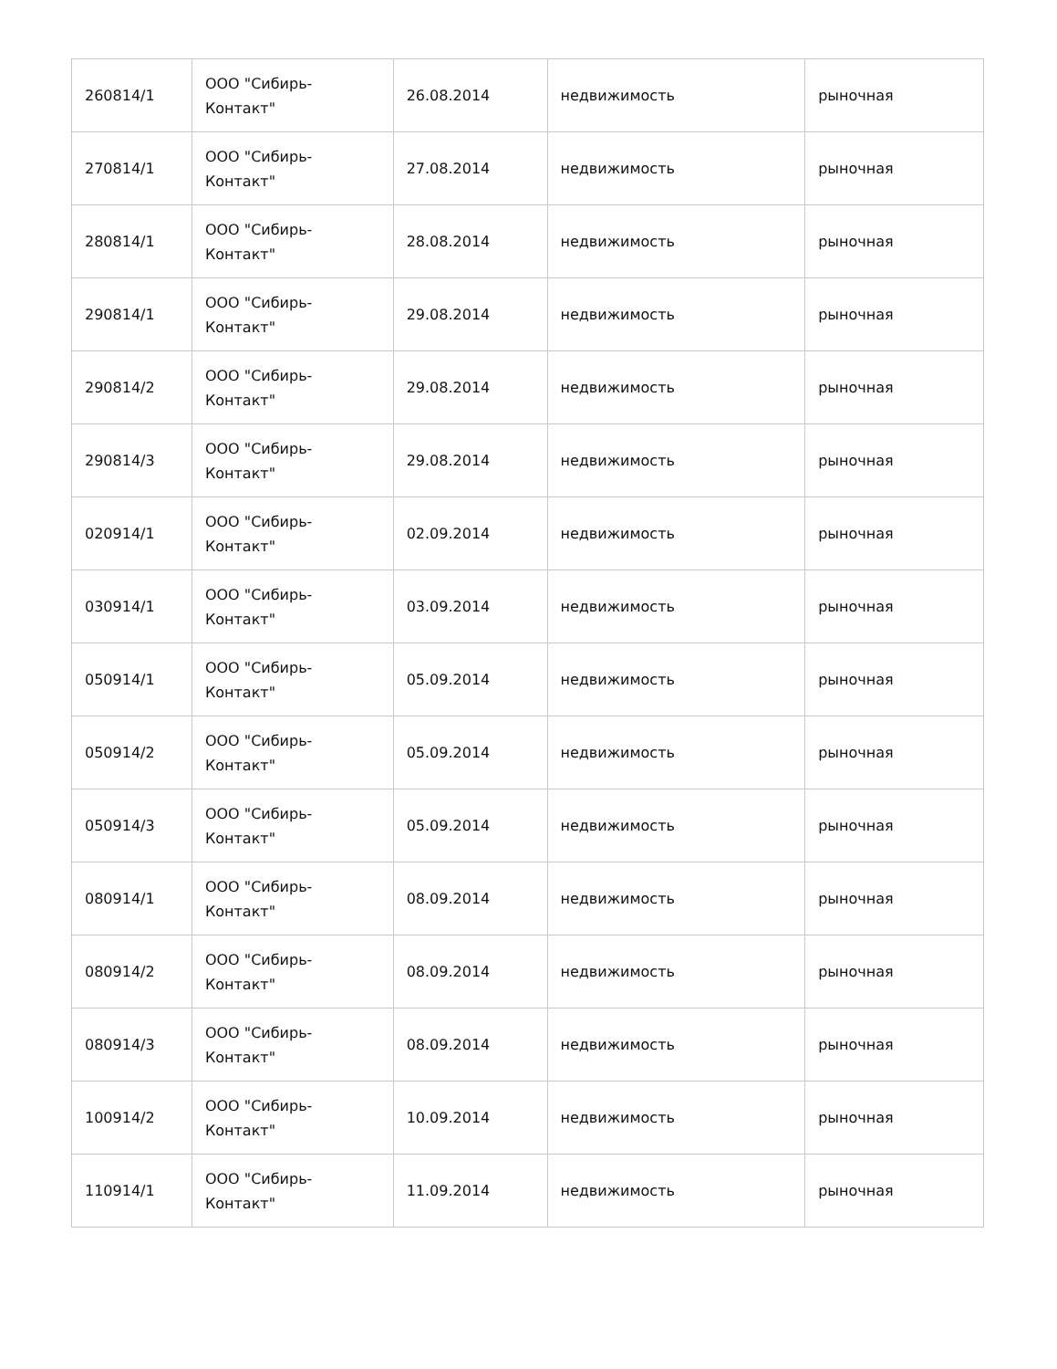| 260814/1 | ООО "Сибирь- Контакт" | 26.08.2014 | недвижимость | рыночная |
| 270814/1 | ООО "Сибирь- Контакт" | 27.08.2014 | недвижимость | рыночная |
| 280814/1 | ООО "Сибирь- Контакт" | 28.08.2014 | недвижимость | рыночная |
| 290814/1 | ООО "Сибирь- Контакт" | 29.08.2014 | недвижимость | рыночная |
| 290814/2 | ООО "Сибирь- Контакт" | 29.08.2014 | недвижимость | рыночная |
| 290814/3 | ООО "Сибирь- Контакт" | 29.08.2014 | недвижимость | рыночная |
| 020914/1 | ООО "Сибирь- Контакт" | 02.09.2014 | недвижимость | рыночная |
| 030914/1 | ООО "Сибирь- Контакт" | 03.09.2014 | недвижимость | рыночная |
| 050914/1 | ООО "Сибирь- Контакт" | 05.09.2014 | недвижимость | рыночная |
| 050914/2 | ООО "Сибирь- Контакт" | 05.09.2014 | недвижимость | рыночная |
| 050914/3 | ООО "Сибирь- Контакт" | 05.09.2014 | недвижимость | рыночная |
| 080914/1 | ООО "Сибирь- Контакт" | 08.09.2014 | недвижимость | рыночная |
| 080914/2 | ООО "Сибирь- Контакт" | 08.09.2014 | недвижимость | рыночная |
| 080914/3 | ООО "Сибирь- Контакт" | 08.09.2014 | недвижимость | рыночная |
| 100914/2 | ООО "Сибирь- Контакт" | 10.09.2014 | недвижимость | рыночная |
| 110914/1 | ООО "Сибирь- Контакт" | 11.09.2014 | недвижимость | рыночная |